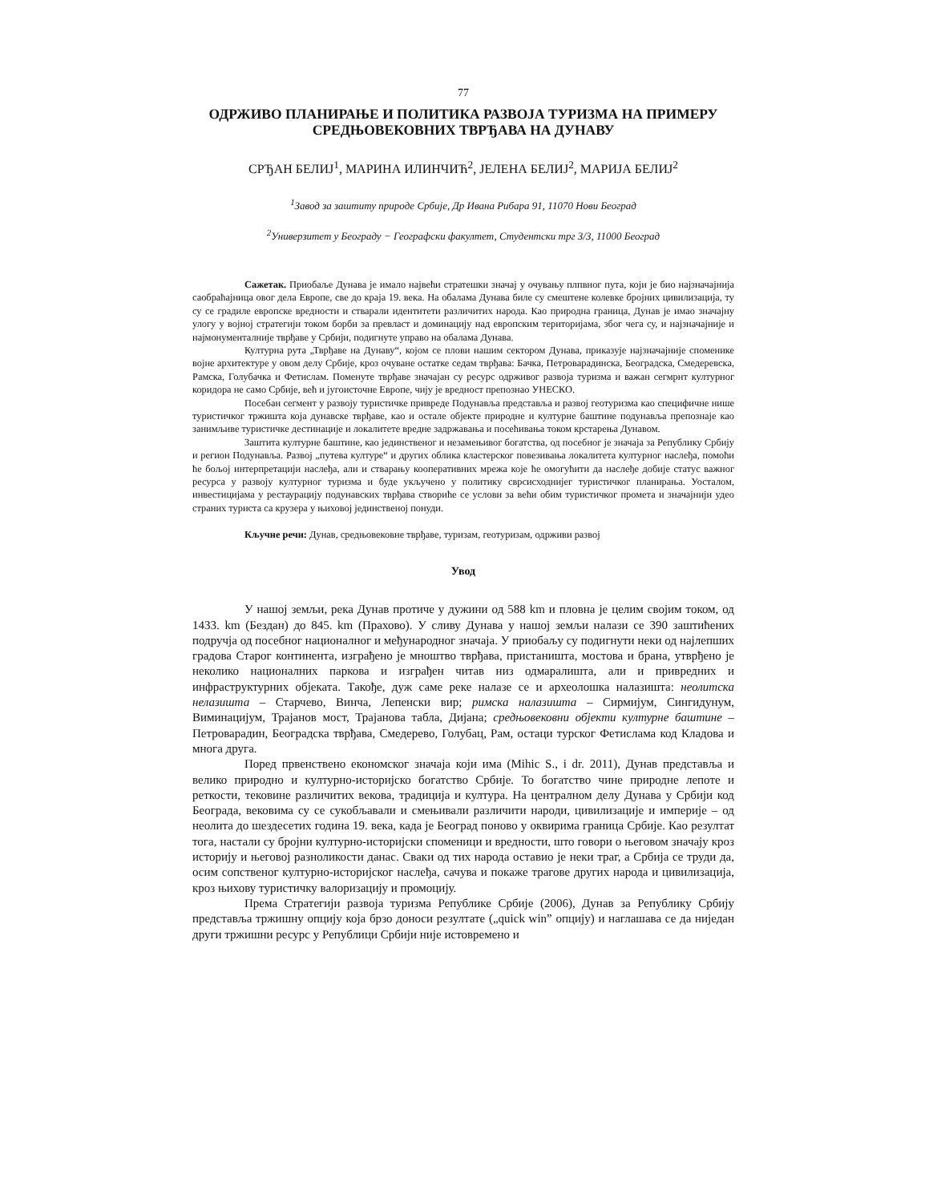77
ОДРЖИВО ПЛАНИРАЊЕ И ПОЛИТИКА РАЗВОЈА ТУРИЗМА НА ПРИМЕРУ
СРЕДЊОВЕКОВНИХ ТВРЂАВА НА ДУНАВУ
СРЂАН БЕЛИЈ<sup>1</sup>, МАРИНА ИЛИНЧИЋ<sup>2</sup>, ЈЕЛЕНА БЕЛИЈ<sup>2</sup>, МАРИЈА БЕЛИЈ<sup>2</sup>
<sup>1</sup> Завод за заштиту природе Србије, Др Ивана Рибара 91, 11070 Нови Београд
<sup>2</sup> Универзитет у Београду − Географски факултет, Студентски трг 3/3, 11000 Београд
Сажетак. Приобаље Дунава је имало највећи стратешки значај у очувању плпвног пута, који је био најзначајнија саобраћајница овог дела Европе, све до краја 19. века. На обалама Дунава биле су смештене колевке бројних цивилизација, ту су се градиле европске вредности и стварали идентитети различитих народа. Као природна граница, Дунав је имао значајну улогу у војној стратегији током борби за превласт и доминацију над европским територијама, због чега су, и најзначајније и најмонументалније тврђаве у Србији, подигнуте управо на обалама Дунава.
Културна рута „Тврђаве на Дунаву“, којом се плови нашим сектором Дунава, приказује најзначајније споменике војне архитектуре у овом делу Србије, кроз очуване остатке седам тврђава: Бачка, Петроварадинска, Београдска, Смедеревска, Рамска, Голубачка и Фетислам. Поменуте тврђаве значајан су ресурс одрживог развоја туризма и важан сегмрнт културног коридора не само Србије, већ и југоисточне Европе, чију је вредност препознао УНЕСКО.
Посебан сегмент у развоју туристичке привреде Подунавља представља и развој геотуризма као специфичне нише туристичког тржишта која дунавске тврђаве, као и остале објекте природне и културне баштине подунавља препознаје као занимљиве туристичке дестинације и локалитете вредне задржавања и посећивања током крстарења Дунавом.
Заштита културне баштине, као јединственог и незамењивог богатства, од посебног је значаја за Републику Србију и регион Подунавља. Развој „путева културе“ и других облика кластерског повезивања локалитета културног наслеђа, помоћи ће бољој интерпретацији наслеђа, али и стварању кооперативних мрежа које ће омогућити да наслеђе добије статус важног ресурса у развоју културног туризма и буде укључено у политику сврсисходнијег туристичког планирања. Уосталом, инвестицијама у рестаурацију подунавских тврђава створиће се услови за већи обим туристичког промета и значајнији удео страних туриста са крузера у њиховој јединственој понуди.
Кључне речи: Дунав, средњовековне тврђаве, туризам, геотуризам, одрживи развој
Увод
У нашој земљи, река Дунав протиче у дужини од 588 km и пловна је целим својим током, од 1433. km (Бездан) до 845. km (Прахово). У сливу Дунава у нашој земљи налази се 390 заштићених подручја од посебног националног и међународног значаја. У приобаљу су подигнути неки од најлепших градова Старог континента, изграђено је мноштво тврђава, пристаништа, мостова и брана, утврђено је неколико националних паркова и изграђен читав низ одмаралишта, али и привредних и инфраструктурних објеката. Такође, дуж саме реке налазе се и археолошка налазишта: неолитска нелазишта – Старчево, Винча, Лепенски вир; римска налазишта – Сирмијум, Сингидунум, Виминацијум, Трајанов мост, Трајанова табла, Дијана; средњовековни објекти културне баштине – Петроварадин, Београдска тврђава, Смедерево, Голубац, Рам, остаци турског Фетислама код Кладова и многа друга.
Поред првенствено економског значаја који има (Mihic S., i dr. 2011), Дунав представља и велико природно и културно-историјско богатство Србије. То богатство чине природне лепоте и реткости, тековине различитих векова, традиција и култура. На централном делу Дунава у Србији код Београда, вековима су се сукобљавали и смењивали различити народи, цивилизације и империје – од неолита до шездесетих година 19. века, када је Београд поново у оквирима граница Србије. Као резултат тога, настали су бројни културно-историјски споменици и вредности, што говори о његовом значају кроз историју и његовој разноликости данас. Сваки од тих народа оставио је неки траг, а Србија се труди да, осим сопственог културно-историјског наслеђа, сачува и покаже трагове других народа и цивилизација, кроз њихову туристичку валоризацију и промоцију.
Према Стратегији развоја туризма Републике Србије (2006), Дунав за Републику Србију представља тржишну опцију која брзо доноси резултате („quick win” опцију) и наглашава се да ниједан други тржишни ресурс у Републици Србији није истовремено и